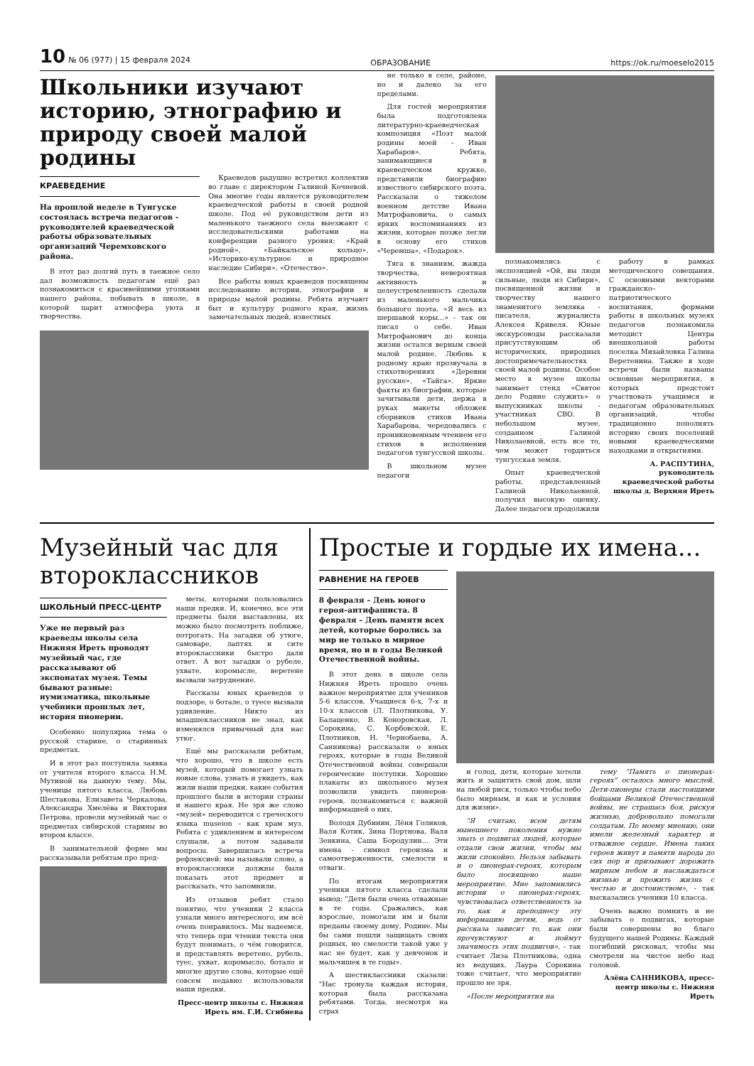10 № 06 (977) | 15 февраля 2024 ОБРАЗОВАНИЕ https://ok.ru/moeselo2015
Школьники изучают историю, этнографию и природу своей малой родины
КРАЕВЕДЕНИЕ
На прошлой неделе в Тунгуске состоялась встреча педагогов - руководителей краеведческой работы образовательных организаций Черемховского района.
В этот раз долгий путь в таежное село дал возможность педагогам ещё раз познакомиться с красивейшими уголками нашего района, побывать в школе, в которой царит атмосфера уюта и творчества.
Краеведов радушно встретил коллектив во главе с директором Галиной Кочневой. Она многие годы является руководителем краеведческой работы в своей родной школе. Под её руководством дети из маленького таежного села выезжают с исследовательскими работами на конференции разного уровня: «Край родной», «Байкальское кольцо», «Историко-культурное и природное наследие Сибири», «Отечество».
Все работы юных краеведов посвящены исследованию истории, этнографии и природы малой родины. Ребята изучают быт и культуру родного края, жизнь замечательных людей, известных
не только в селе, районе, но и далеко за его пределами.
Для гостей мероприятия была подготовлена литературно-краеведческая композиция «Поэт малой родины моей - Иван Харабаров». Ребята, занимающиеся в краеведческом кружке, представили биографию известного сибирского поэта. Рассказали о тяжелом военном детстве Ивана Митрофановича, о самых ярких воспоминаниях из жизни, которые позже легли в основу его стихов «Черемша», «Подарок».
Тяга к знаниям, жажда творчества, невероятная активность и целеустремленность сделали из маленького мальчика большого поэта. «Я весь из шершавой коры...» - так он писал о себе. Иван Митрофанович до конца жизни остался верным своей малой родине. Любовь к родному краю прозвучала в стихотворениях «Деревни русские», «Тайга». Яркие факты из биографии, которые зачитывали дети, держа в руках макеты обложек сборников стихов Ивана Харабарова, чередовались с проникновенным чтением его стихов в исполнении педагогов тунгусской школы.
В школьном музее педагоги
познакомились с экспозицией «Ой, вы люди сильные, люди из Сибири», посвященной жизни и творчеству нашего знаменитого земляка - писателя, журналиста Алексея Кривеля. Юные экскурсоводы рассказали присутствующим об исторических, природных достопримечательностях своей малой родины. Особое место в музее школы занимает стенд «Святое дело Родине служить» о выпускниках школы - участниках СВО. В небольшом музее, созданном Галиной Николаевной, есть все то, чем может гордиться тунгусская земля.
Опыт краеведческой работы, представленный Галиной Николаевной, получил высокую оценку. Далее педагоги продолжили
работу в рамках методического совещания. С основными векторами гражданско–патриотического воспитания, формами работы в школьных музеях педагогов познакомила методист Центра внешкольной работы поселка Михайловка Галина Веретенина. Также в ходе встречи были названы основные мероприятия, в которых предстоит участвовать учащимся и педагогам образовательных организаций, чтобы традиционно пополнять историю своих поселений новыми краеведческими находками и открытиями.
А. РАСПУТИНА, руководитель краеведческой работы школы д. Верхняя Иреть
Музейный час для второклассников
ШКОЛЬНЫЙ ПРЕСС-ЦЕНТР
Уже не первый раз краеведы школы села Нижняя Иреть проводят музейный час, где рассказывают об экспонатах музея. Темы бывают разные: нумизматика, школьные учебники прошлых лет, история пионерии.
Особенно популярна тема о русской старине, о старинных предметах.
И в этот раз поступила заявка от учителя второго класса Н.М. Мутиной на данную тему. Мы, ученицы пятого класса, Любовь Шестакова, Елизавета Черкалова, Александра Хмелёва и Виктория Петрова, провели музейный час о предметах сибирской старины во втором классе.
В занимательной форме мы рассказывали ребятам про пред-
меты, которыми пользовались наши предки. И, конечно, все эти предметы были выставлены, их можно было посмотреть поближе, потрогать. На загадки об утюге, самоваре, лаптях и сите второклассники быстро дали ответ. А вот загадки о рубеле, ухвате, коромысле, веретене вызвали затруднение.
Рассказы юных краеведов о подзоре, о ботале, о туесе вызвали удивление. Никто из младшеклассников не знал, как изменялся привычный для нас утюг.
Ещё мы рассказали ребятам, что хорошо, что в школе есть музей, который помогает узнать новые слова, узнать и увидеть, как жили наши предки, какие события прошлого были в истории страны и нашего края. Не зря же слово «музей» переводится с греческого языка museion – как храм муз. Ребята с удивлением и интересом слушали, а потом задавали вопросы. Завершилась встреча рефлексией: мы называли слово, а второклассники должны были показать этот предмет и рассказать, что запомнили.
Из отзывов ребят стало понятно, что ученики 2 класса узнали много интересного, им всё очень понравилось. Мы надеемся, что теперь при чтении текста они будут понимать, о чём говорится, и представлять веретено, рубель, туес, ухват, коромысло, ботало и многие другие слова, которые ещё совсем недавно использовали наши предки.
Пресс-центр школы с. Нижняя Иреть им. Г.И. Сгибнева
Простые и гордые их имена...
РАВНЕНИЕ НА ГЕРОЕВ
8 февраля – День юного героя–антифашиста. 8 февраля – День памяти всех детей, которые боролись за мир не только в мирное время, но и в годы Великой Отечественной войны.
В этот день в школе села Нижняя Иреть прошло очень важное мероприятие для учеников 5-6 классов. Учащиеся 6-х, 7-х и 10-х классов (Л. Плотникова, У. Балаценко, В. Коноровская, Л. Сорокина, С. Корбовской, Е. Плотников, Н. Чернобаева, А. Санникова) рассказали о юных героях, которые в годы Великой Отечественной войны совершали героические поступки. Хорошие плакаты из школьного музея позволили увидеть пионеров-героев, познакомиться с важной информацией о них.
Володя Дубинин, Лёня Голиков, Валя Котик, Зина Портнова, Валя Зенкина, Саша Бородулин... Эти имена - символ героизма и самоотверженности, смелости и отваги.
По итогам мероприятия ученики пятого класса сделали вывод: "Дети были очень отважные в те годы. Сражались, как взрослые, помогали им и были преданы своему дому, Родине. Мы бы сами пошли защищать своих родных, но смелости такой уже у нас не будет, как у девчонок и мальчишек в те годы».
А шестиклассники сказали: "Нас тронула каждая история, которая была рассказана ребятами. Тогда, несмотря на страх
и голод, дети, которые хотели жить и защитить свой дом, шли на любой риск, только чтобы небо было мирным, и как и условия для жизни».
"Я считаю, всем детям нынешнего поколения нужно знать о подвигах людей, которые отдали свои жизни, чтобы мы жили спокойно. Нельзя забывать и о пионерах-героях, которым было посвящено наше мероприятие. Мне запомнились истории о пионерах-героях, чувствовалась ответственность за то, как я преподнесу эту информацию детям, ведь от рассказа зависит то, как они прочувствуют и поймут значимость этих подвигов», - так считает Лиза Плотникова, одна из ведущих. Лаура Сорокина тоже считает, что мероприятие прошло не зря.
«После мероприятия на
тему "Память о пионерах-героях" осталось много мыслей. Дети-пионеры стали настоящими бойцами Великой Отечественной войны, не страшась боя, рискуя жизнью, добровольно помогали солдатам. По моему мнению, они имели железный характер и отважное сердце. Имена таких героев живут в памяти народа до сих пор и призывают дорожить мирным небом и наслаждаться жизнью и прожить жизнь с честью и достоинством», - так высказались ученики 10 класса.
Очень важно помнить и не забывать о подвигах, которые были совершены во благо будущего нашей Родины. Каждый погибший рисковал, чтобы мы смотрели на чистое небо над головой.
Алёна САННИКОВА, пресс-центр школы с. Нижняя Иреть